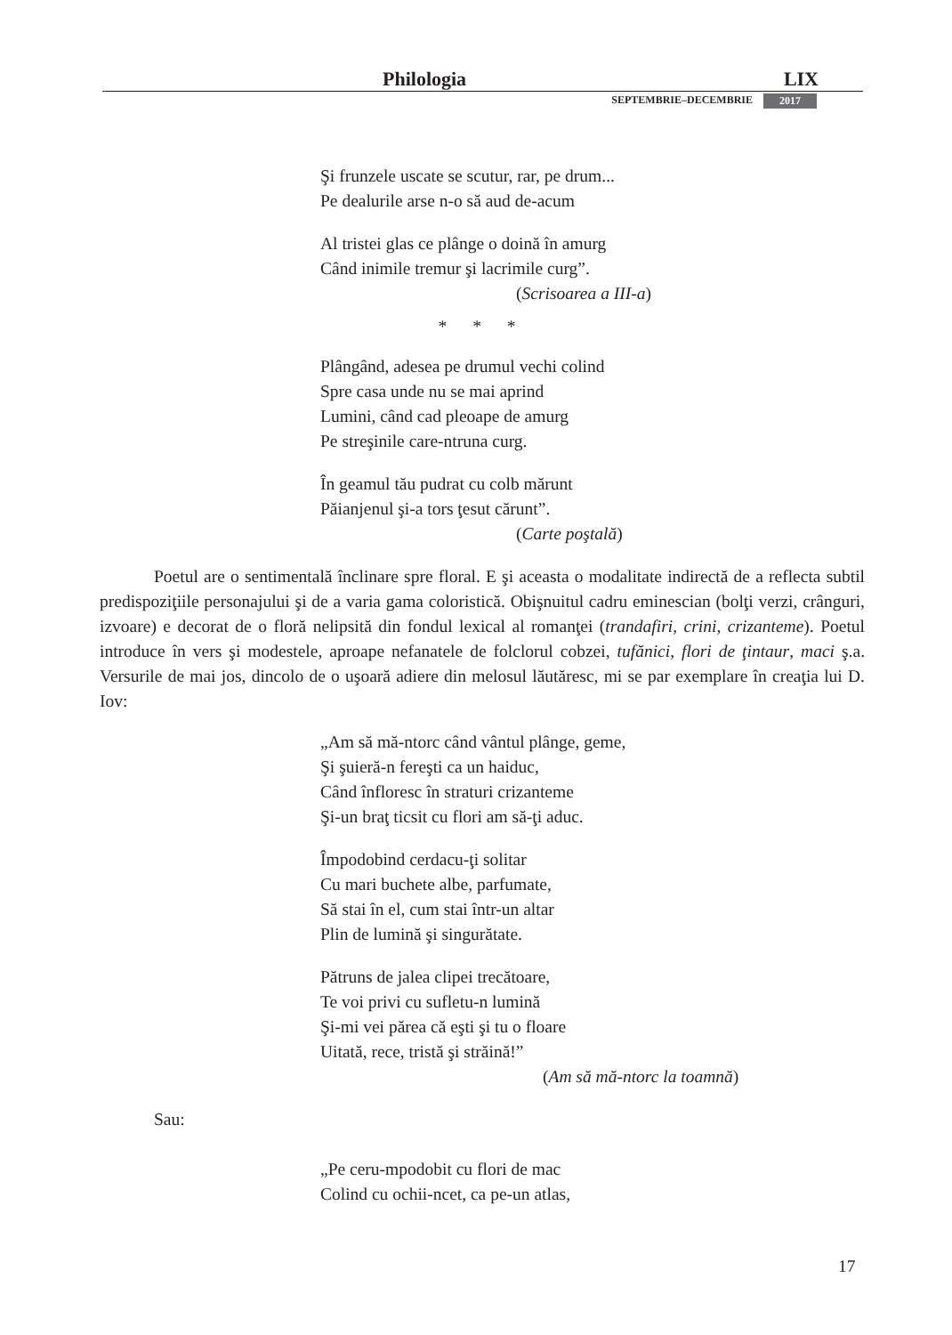Philologia LIX
SEPTEMBRIE–DECEMBRIE 2017
Şi frunzele uscate se scutur, rar, pe drum...
Pe dealurile arse n-o să aud de-acum
Al tristei glas ce plânge o doină în amurg
Când inimile tremur şi lacrimile curg”.
(Scrisoarea a III-a)
* * *
Plângând, adesea pe drumul vechi colind
Spre casa unde nu se mai aprind
Lumini, când cad pleoape de amurg
Pe streşinile care-ntruna curg.
În geamul tău pudrat cu colb mărunt
Păianjenul şi-a tors ţesut cărunt”.
(Carte poştală)
Poetul are o sentimentală înclinare spre floral. E şi aceasta o modalitate indirectă de a reflecta subtil predispoziţiile personajului şi de a varia gama coloristică. Obişnuitul cadru eminescian (bolţi verzi, crânguri, izvoare) e decorat de o floră nelipsită din fondul lexical al romanţei (trandafiri, crini, crizanteme). Poetul introduce în vers şi modestele, aproape nefanatele de folclorul cobzei, tufănici, flori de ţintaur, maci ş.a. Versurile de mai jos, dincolo de o uşoară adiere din melosul lăutăresc, mi se par exemplare în creaţia lui D. Iov:
„Am să mă-ntorc când vântul plânge, geme,
Şi şuieră-n fereşti ca un haiduc,
Când înfloresc în straturi crizanteme
Şi-un braţ ticsit cu flori am să-ţi aduc.
Împodobind cerdacu-ţi solitar
Cu mari buchete albe, parfumate,
Să stai în el, cum stai într-un altar
Plin de lumină şi singurătate.
Pătruns de jalea clipei trecătoare,
Te voi privi cu sufletu-n lumină
Şi-mi vei părea că eşti şi tu o floare
Uitată, rece, tristă şi străină!”
(Am să mă-ntorc la toamnă)
Sau:
„Pe ceru-mpodobit cu flori de mac
Colind cu ochii-ncet, ca pe-un atlas,
17